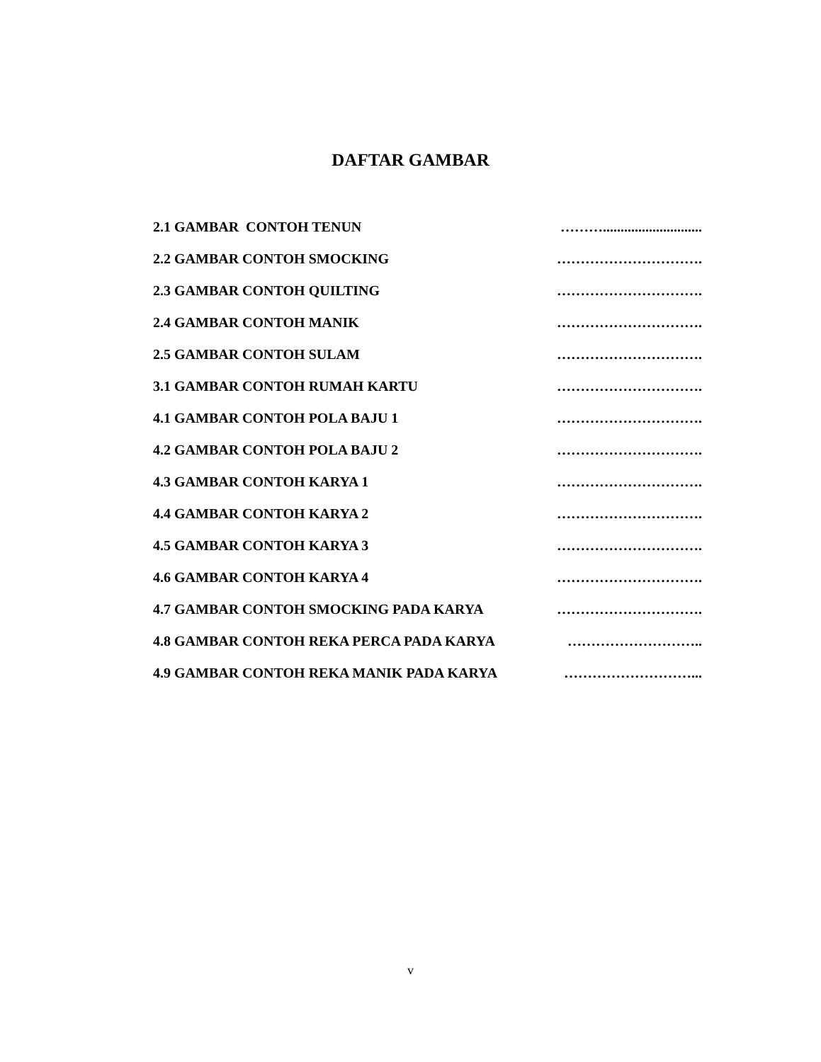DAFTAR GAMBAR
2.1 GAMBAR CONTOH TENUN ………............................
2.2 GAMBAR CONTOH SMOCKING ………………………….
2.3 GAMBAR CONTOH QUILTING ………………………….
2.4 GAMBAR CONTOH MANIK ………………………….
2.5 GAMBAR CONTOH SULAM ………………………….
3.1 GAMBAR CONTOH RUMAH KARTU ………………………….
4.1 GAMBAR CONTOH POLA BAJU 1 ………………………….
4.2 GAMBAR CONTOH POLA BAJU 2 ………………………….
4.3 GAMBAR CONTOH KARYA 1 ………………………….
4.4 GAMBAR CONTOH KARYA 2 ………………………….
4.5 GAMBAR CONTOH KARYA 3 ………………………….
4.6 GAMBAR CONTOH KARYA 4 ………………………….
4.7 GAMBAR CONTOH SMOCKING PADA KARYA ………………………….
4.8 GAMBAR CONTOH REKA PERCA PADA KARYA ………………………..
4.9 GAMBAR CONTOH REKA MANIK PADA KARYA ………………………...
v